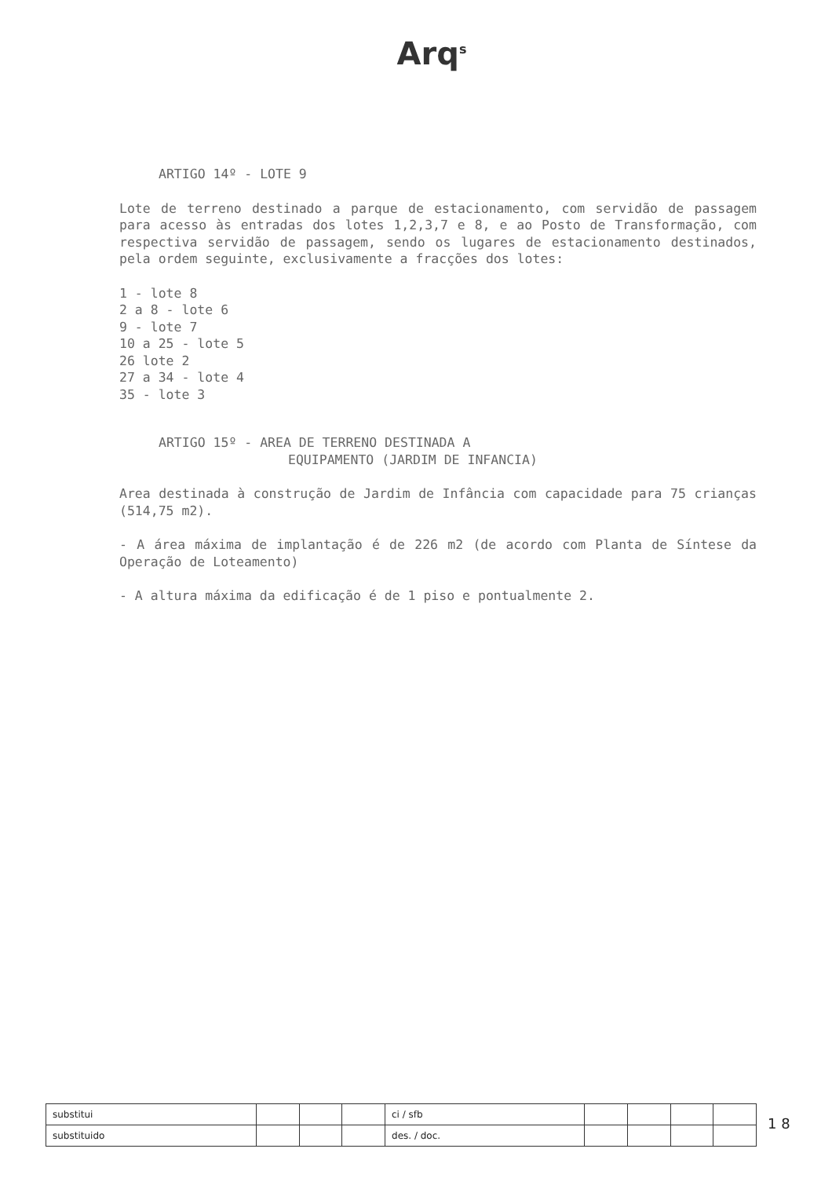Arq<sup>s</sup>
ARTIGO 14º - LOTE 9
Lote de terreno destinado a parque de estacionamento, com servidão de passagem para acesso às entradas dos lotes 1,2,3,7 e 8, e ao Posto de Transformação, com respectiva servidão de passagem, sendo os lugares de estacionamento destinados, pela ordem seguinte, exclusivamente a fracções dos lotes:
1 - lote 8
2 a 8 - lote 6
9 - lote 7
10 a 25 - lote 5
26 lote 2
27 a 34 - lote 4
35 - lote 3
ARTIGO 15º - AREA DE TERRENO DESTINADA A
EQUIPAMENTO (JARDIM DE INFANCIA)
Area destinada à construção de Jardim de Infância com capacidade para 75 crianças (514,75 m2).
- A área máxima de implantação é de 226 m2 (de acordo com Planta de Síntese da Operação de Loteamento)
- A altura máxima da edificação é de 1 piso e pontualmente 2.
| substitui | | | | ci / sfb | | | | |
| substituido | | | | des. / doc. | | | | |
1 8